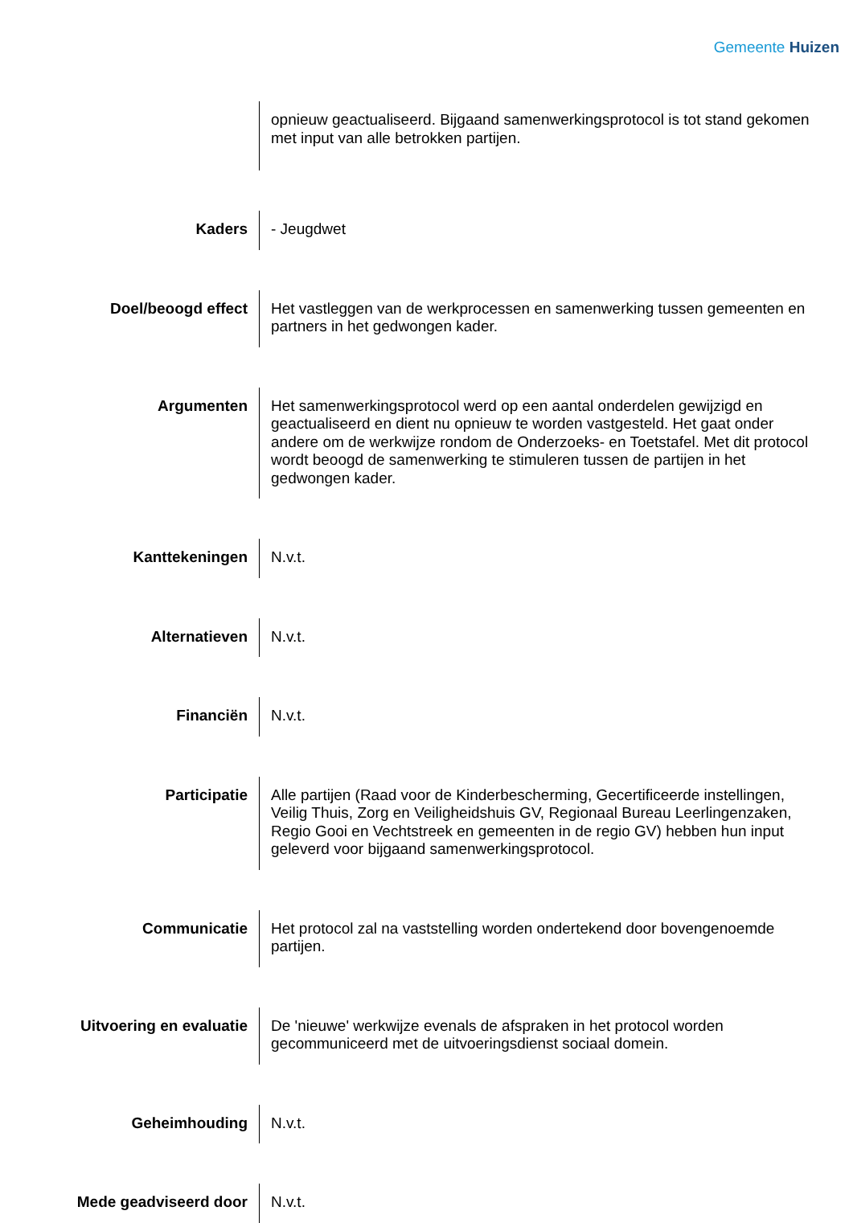Gemeente Huizen
opnieuw geactualiseerd. Bijgaand samenwerkingsprotocol is tot stand gekomen met input van alle betrokken partijen.
Kaders
- Jeugdwet
Doel/beoogd effect
Het vastleggen van de werkprocessen en samenwerking tussen gemeenten en partners in het gedwongen kader.
Argumenten
Het samenwerkingsprotocol werd op een aantal onderdelen gewijzigd en geactualiseerd en dient nu opnieuw te worden vastgesteld. Het gaat onder andere om de werkwijze rondom de Onderzoeks- en Toetstafel. Met dit protocol wordt beoogd de samenwerking te stimuleren tussen de partijen in het gedwongen kader.
Kanttekeningen
N.v.t.
Alternatieven
N.v.t.
Financiën
N.v.t.
Participatie
Alle partijen (Raad voor de Kinderbescherming, Gecertificeerde instellingen, Veilig Thuis, Zorg en Veiligheidshuis GV, Regionaal Bureau Leerlingenzaken, Regio Gooi en Vechtstreek en gemeenten in de regio GV) hebben hun input geleverd voor bijgaand samenwerkingsprotocol.
Communicatie
Het protocol zal na vaststelling worden ondertekend door bovengenoemde partijen.
Uitvoering en evaluatie
De 'nieuwe' werkwijze evenals de afspraken in het protocol worden gecommuniceerd met de uitvoeringsdienst sociaal domein.
Geheimhouding
N.v.t.
Mede geadviseerd door
N.v.t.